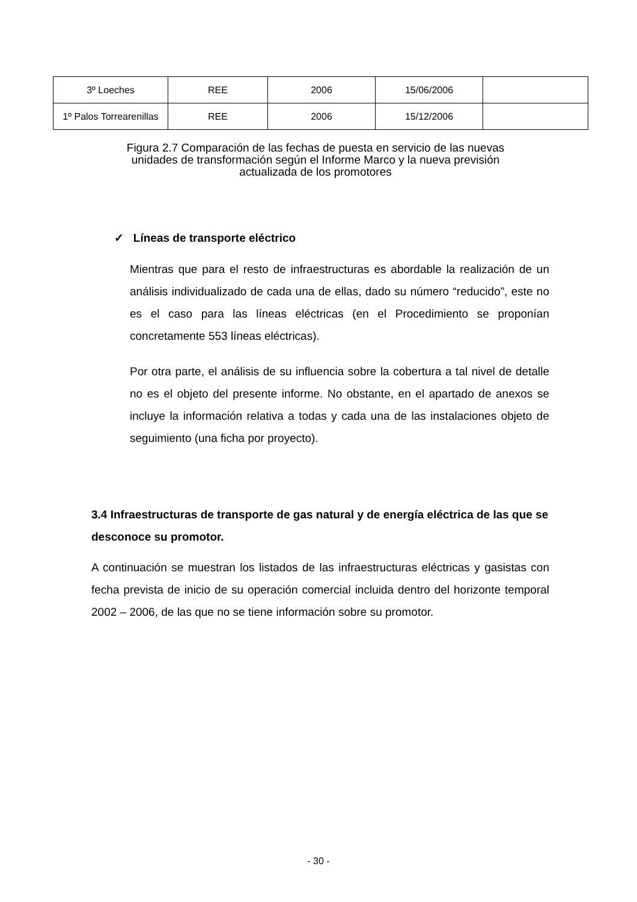| 3º Loeches | REE | 2006 | 15/06/2006 | |
| 1º Palos Torrearenillas | REE | 2006 | 15/12/2006 | |
Figura 2.7 Comparación de las fechas de puesta en servicio de las nuevas unidades de transformación según el Informe Marco y la nueva previsión actualizada de los promotores
✓ Líneas de transporte eléctrico
Mientras que para el resto de infraestructuras es abordable la realización de un análisis individualizado de cada una de ellas, dado su número “reducido”, este no es el caso para las líneas eléctricas (en el Procedimiento se proponían concretamente 553 líneas eléctricas).
Por otra parte, el análisis de su influencia sobre la cobertura a tal nivel de detalle no es el objeto del presente informe. No obstante, en el apartado de anexos se incluye la información relativa a todas y cada una de las instalaciones objeto de seguimiento (una ficha por proyecto).
3.4 Infraestructuras de transporte de gas natural y de energía eléctrica de las que se desconoce su promotor.
A continuación se muestran los listados de las infraestructuras eléctricas y gasistas con fecha prevista de inicio de su operación comercial incluida dentro del horizonte temporal 2002 – 2006, de las que no se tiene información sobre su promotor.
- 30 -